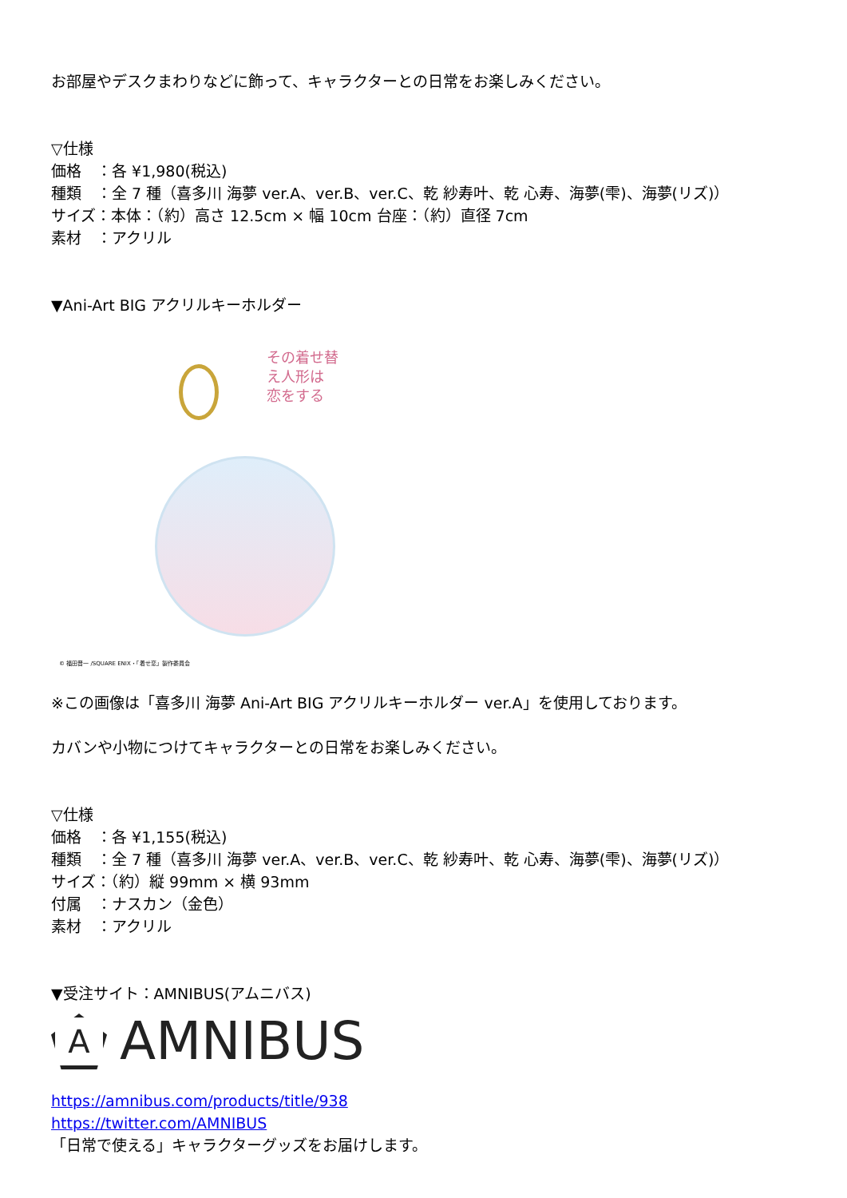お部屋やデスクまわりなどに飾って、キャラクターとの日常をお楽しみください。
▽仕様
価格　：各 ¥1,980(税込)
種類　：全 7 種（喜多川 海夢 ver.A、ver.B、ver.C、乾 紗寿叶、乾 心寿、海夢(雫)、海夢(リズ)）
サイズ：本体：（約）高さ 12.5cm × 幅 10cm 台座：（約）直径 7cm
素材　：アクリル
▼Ani-Art BIG アクリルキーホルダー
その着せ替え人形は
恋をする
© 福田晋一 /SQUARE ENIX・「着せ恋」製作委員会
※この画像は「喜多川 海夢 Ani-Art BIG アクリルキーホルダー ver.A」を使用しております。
カバンや小物につけてキャラクターとの日常をお楽しみください。
▽仕様
価格　：各 ¥1,155(税込)
種類　：全 7 種（喜多川 海夢 ver.A、ver.B、ver.C、乾 紗寿叶、乾 心寿、海夢(雫)、海夢(リズ)）
サイズ：（約）縦 99mm × 横 93mm
付属　：ナスカン（金色）
素材　：アクリル
▼受注サイト：AMNIBUS(アムニバス)
A
AMNIBUS
https://amnibus.com/products/title/938
https://twitter.com/AMNIBUS
「日常で使える」キャラクターグッズをお届けします。